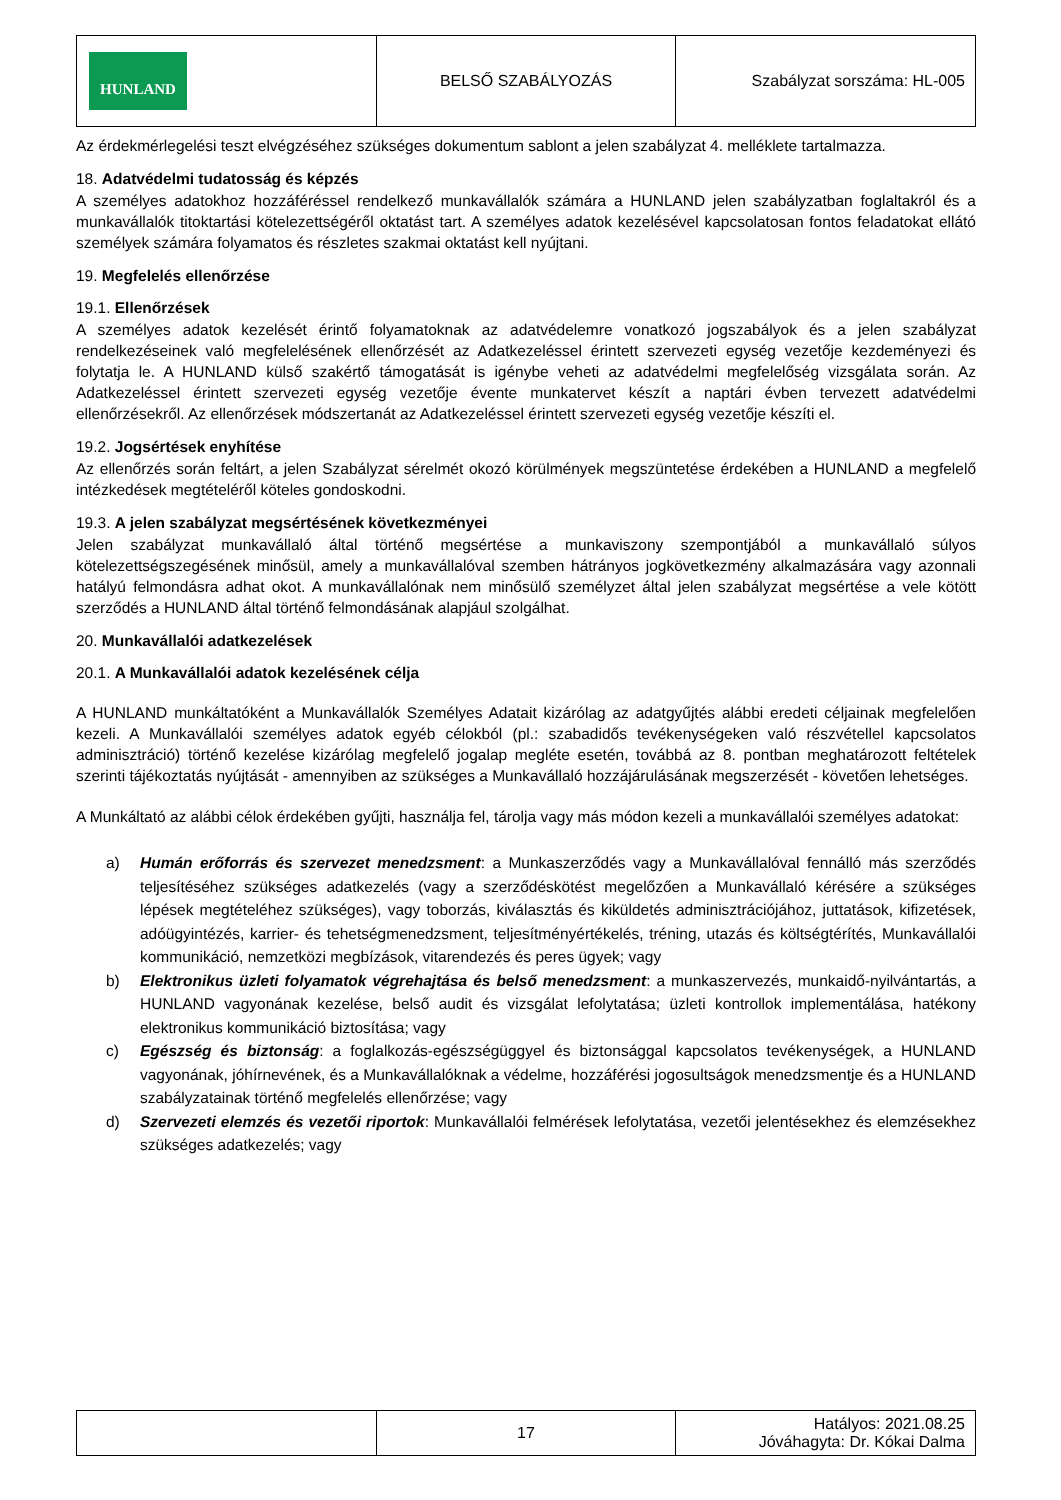| HUNLAND | BELSŐ SZABÁLYOZÁS | Szabályzat sorszáma: HL-005 |
Az érdekmérlegelési teszt elvégzéséhez szükséges dokumentum sablont a jelen szabályzat 4. melléklete tartalmazza.
18. Adatvédelmi tudatosság és képzés
A személyes adatokhoz hozzáféréssel rendelkező munkavállalók számára a HUNLAND jelen szabályzatban foglaltakról és a munkavállalók titoktartási kötelezettségéről oktatást tart. A személyes adatok kezelésével kapcsolatosan fontos feladatokat ellátó személyek számára folyamatos és részletes szakmai oktatást kell nyújtani.
19. Megfelelés ellenőrzése
19.1. Ellenőrzések
A személyes adatok kezelését érintő folyamatoknak az adatvédelemre vonatkozó jogszabályok és a jelen szabályzat rendelkezéseinek való megfelelésének ellenőrzését az Adatkezeléssel érintett szervezeti egység vezetője kezdeményezi és folytatja le. A HUNLAND külső szakértő támogatását is igénybe veheti az adatvédelmi megfelelőség vizsgálata során. Az Adatkezeléssel érintett szervezeti egység vezetője évente munkatervet készít a naptári évben tervezett adatvédelmi ellenőrzésekről. Az ellenőrzések módszertanát az Adatkezeléssel érintett szervezeti egység vezetője készíti el.
19.2. Jogsértések enyhítése
Az ellenőrzés során feltárt, a jelen Szabályzat sérelmét okozó körülmények megszüntetése érdekében a HUNLAND a megfelelő intézkedések megtételéről köteles gondoskodni.
19.3. A jelen szabályzat megsértésének következményei
Jelen szabályzat munkavállaló által történő megsértése a munkaviszony szempontjából a munkavállaló súlyos kötelezettségszegésének minősül, amely a munkavállalóval szemben hátrányos jogkövetkezmény alkalmazására vagy azonnali hatályú felmondásra adhat okot. A munkavállalónak nem minősülő személyzet által jelen szabályzat megsértése a vele kötött szerződés a HUNLAND által történő felmondásának alapjául szolgálhat.
20. Munkavállalói adatkezelések
20.1. A Munkavállalói adatok kezelésének célja
A HUNLAND munkáltatóként a Munkavállalók Személyes Adatait kizárólag az adatgyűjtés alábbi eredeti céljainak megfelelően kezeli. A Munkavállalói személyes adatok egyéb célokból (pl.: szabadidős tevékenységeken való részvétellel kapcsolatos adminisztráció) történő kezelése kizárólag megfelelő jogalap megléte esetén, továbbá az 8. pontban meghatározott feltételek szerinti tájékoztatás nyújtását - amennyiben az szükséges a Munkavállaló hozzájárulásának megszerzését - követően lehetséges.
A Munkáltató az alábbi célok érdekében gyűjti, használja fel, tárolja vagy más módon kezeli a munkavállalói személyes adatokat:
a) Humán erőforrás és szervezet menedzsment: a Munkaszerződés vagy a Munkavállalóval fennálló más szerződés teljesítéséhez szükséges adatkezelés (vagy a szerződéskötést megelőzően a Munkavállaló kérésére a szükséges lépések megtételéhez szükséges), vagy toborzás, kiválasztás és kiküldetés adminisztrációjához, juttatások, kifizetések, adóügyintézés, karrier- és tehetségmenedzsment, teljesítményértékelés, tréning, utazás és költségtérítés, Munkavállalói kommunikáció, nemzetközi megbízások, vitarendezés és peres ügyek; vagy
b) Elektronikus üzleti folyamatok végrehajtása és belső menedzsment: a munkaszervezés, munkaidő-nyilvántartás, a HUNLAND vagyonának kezelése, belső audit és vizsgálat lefolytatása; üzleti kontrollok implementálása, hatékony elektronikus kommunikáció biztosítása; vagy
c) Egészség és biztonság: a foglalkozás-egészségüggyel és biztonsággal kapcsolatos tevékenységek, a HUNLAND vagyonának, jóhírnevének, és a Munkavállalóknak a védelme, hozzáférési jogosultságok menedzsmentje és a HUNLAND szabályzatainak történő megfelelés ellenőrzése; vagy
d) Szervezeti elemzés és vezetői riportok: Munkavállalói felmérések lefolytatása, vezetői jelentésekhez és elemzésekhez szükséges adatkezelés; vagy
| | 17 | Hatályos: 2021.08.25 Jóváhagyta: Dr. Kókai Dalma |